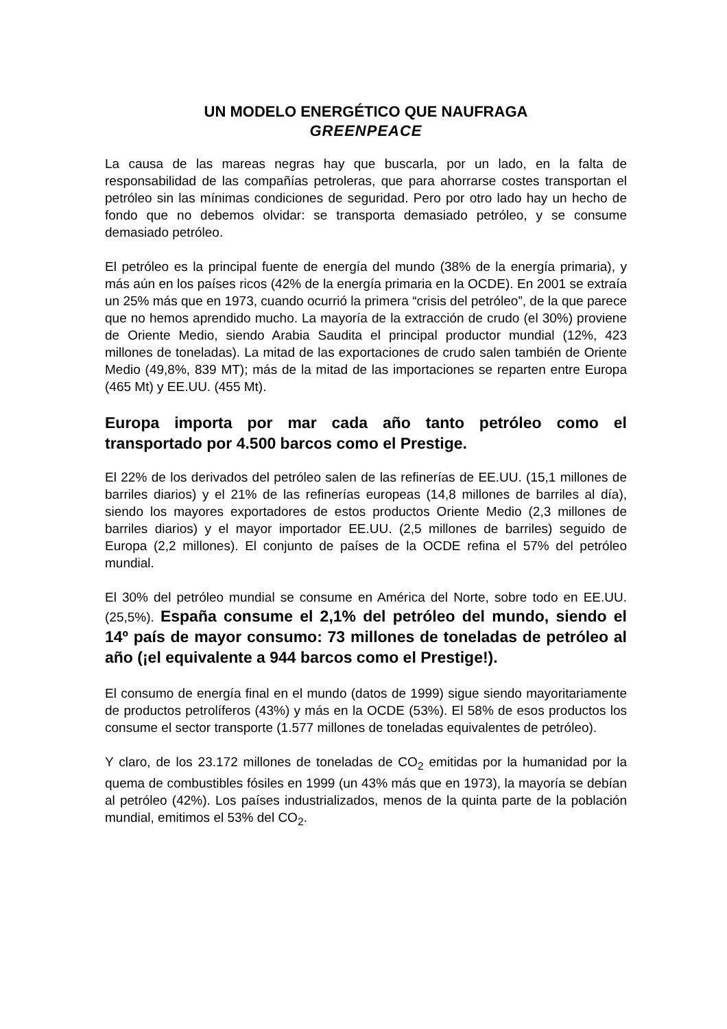UN MODELO ENERGÉTICO QUE NAUFRAGA
GREENPEACE
La causa de las mareas negras hay que buscarla, por un lado, en la falta de responsabilidad de las compañías petroleras, que para ahorrarse costes transportan el petróleo sin las mínimas condiciones de seguridad. Pero por otro lado hay un hecho de fondo que no debemos olvidar: se transporta demasiado petróleo, y se consume demasiado petróleo.
El petróleo es la principal fuente de energía del mundo (38% de la energía primaria), y más aún en los países ricos (42% de la energía primaria en la OCDE). En 2001 se extraía un 25% más que en 1973, cuando ocurrió la primera “crisis del petróleo”, de la que parece que no hemos aprendido mucho. La mayoría de la extracción de crudo (el 30%) proviene de Oriente Medio, siendo Arabia Saudita el principal productor mundial (12%, 423 millones de toneladas). La mitad de las exportaciones de crudo salen también de Oriente Medio (49,8%, 839 MT); más de la mitad de las importaciones se reparten entre Europa (465 Mt) y EE.UU. (455 Mt).
Europa importa por mar cada año tanto petróleo como el transportado por 4.500 barcos como el Prestige.
El 22% de los derivados del petróleo salen de las refinerías de EE.UU. (15,1 millones de barriles diarios) y el 21% de las refinerías europeas (14,8 millones de barriles al día), siendo los mayores exportadores de estos productos Oriente Medio (2,3 millones de barriles diarios) y el mayor importador EE.UU. (2,5 millones de barriles) seguido de Europa (2,2 millones). El conjunto de países de la OCDE refina el 57% del petróleo mundial.
El 30% del petróleo mundial se consume en América del Norte, sobre todo en EE.UU. (25,5%). España consume el 2,1% del petróleo del mundo, siendo el 14º país de mayor consumo: 73 millones de toneladas de petróleo al año (¡el equivalente a 944 barcos como el Prestige!).
El consumo de energía final en el mundo (datos de 1999) sigue siendo mayoritariamente de productos petrolíferos (43%) y más en la OCDE (53%). El 58% de esos productos los consume el sector transporte (1.577 millones de toneladas equivalentes de petróleo).
Y claro, de los 23.172 millones de toneladas de CO<sub>2</sub> emitidas por la humanidad por la quema de combustibles fósiles en 1999 (un 43% más que en 1973), la mayoría se debían al petróleo (42%). Los países industrializados, menos de la quinta parte de la población mundial, emitimos el 53% del CO<sub>2</sub>.